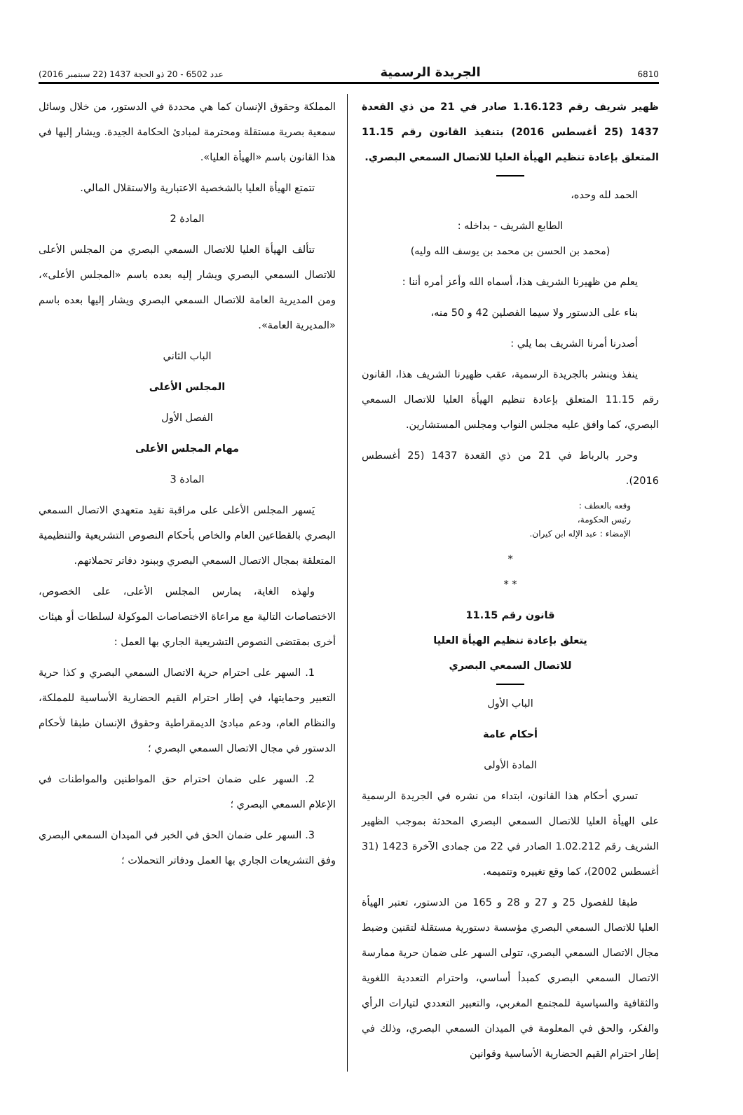6810 الجريدة الرسمية عدد 6502 - 20 ذو الحجة 1437 (22 سبتمبر 2016)
ظهير شريف رقم 1.16.123 صادر في 21 من ذي القعدة 1437 (25 أغسطس 2016) بتنفيذ القانون رقم 11.15 المتعلق بإعادة تنظيم الهيأة العليا للاتصال السمعي البصري.
الحمد لله وحده،
الطابع الشريف - بداخله :
(محمد بن الحسن بن محمد بن يوسف الله وليه)
يعلم من ظهيرنا الشريف هذا، أسماه الله وأعز أمره أننا :
بناء على الدستور ولا سيما الفصلين 42 و 50 منه،
أصدرنا أمرنا الشريف بما يلي :
ينفذ وينشر بالجريدة الرسمية، عقب ظهيرنا الشريف هذا، القانون رقم 11.15 المتعلق بإعادة تنظيم الهيأة العليا للاتصال السمعي البصري، كما وافق عليه مجلس النواب ومجلس المستشارين.
وحرر بالرباط في 21 من ذي القعدة 1437 (25 أغسطس 2016).
وقعه بالعطف :
رئيس الحكومة،
الإمضاء : عبد الإله ابن كيران.
*
* *
قانون رقم 11.15
يتعلق بإعادة تنظيم الهيأة العليا
للاتصال السمعي البصري
الباب الأول
أحكام عامة
المادة الأولى
تسري أحكام هذا القانون، ابتداء من نشره في الجريدة الرسمية على الهيأة العليا للاتصال السمعي البصري المحدثة بموجب الظهير الشريف رقم 1.02.212 الصادر في 22 من جمادى الآخرة 1423 (31 أغسطس 2002)، كما وقع تغييره وتتميمه.
طبقا للفصول 25 و 27 و 28 و 165 من الدستور، تعتبر الهيأة العليا للاتصال السمعي البصري مؤسسة دستورية مستقلة لتقنين وضبط مجال الاتصال السمعي البصري، تتولى السهر على ضمان حرية ممارسة الاتصال السمعي البصري كمبدأ أساسي، واحترام التعددية اللغوية والثقافية والسياسية للمجتمع المغربي، والتعبير التعددي لتيارات الرأي والفكر، والحق في المعلومة في الميدان السمعي البصري، وذلك في إطار احترام القيم الحضارية الأساسية وقوانين
المملكة وحقوق الإنسان كما هي محددة في الدستور، من خلال وسائل سمعية بصرية مستقلة ومحترمة لمبادئ الحكامة الجيدة. ويشار إليها في هذا القانون باسم «الهيأة العليا».
تتمتع الهيأة العليا بالشخصية الاعتبارية والاستقلال المالي.
المادة 2
تتألف الهيأة العليا للاتصال السمعي البصري من المجلس الأعلى للاتصال السمعي البصري ويشار إليه بعده باسم «المجلس الأعلى»، ومن المديرية العامة للاتصال السمعي البصري ويشار إليها بعده باسم «المديرية العامة».
الباب الثاني
المجلس الأعلى
الفصل الأول
مهام المجلس الأعلى
المادة 3
يَسهر المجلس الأعلى على مراقبة تقيد متعهدي الاتصال السمعي البصري بالقطاعين العام والخاص بأحكام النصوص التشريعية والتنظيمية المتعلقة بمجال الاتصال السمعي البصري وببنود دفاتر تحملاتهم.
ولهذه الغاية، يمارس المجلس الأعلى، على الخصوص، الاختصاصات التالية مع مراعاة الاختصاصات الموكولة لسلطات أو هيئات أخرى بمقتضى النصوص التشريعية الجاري بها العمل :
1. السهر على احترام حرية الاتصال السمعي البصري و كذا حرية التعبير وحمايتها، في إطار احترام القيم الحضارية الأساسية للمملكة، والنظام العام، ودعم مبادئ الديمقراطية وحقوق الإنسان طبقا لأحكام الدستور في مجال الاتصال السمعي البصري ؛
2. السهر على ضمان احترام حق المواطنين والمواطنات في الإعلام السمعي البصري ؛
3. السهر على ضمان الحق في الخبر في الميدان السمعي البصري وفق التشريعات الجاري بها العمل ودفاتر التحملات ؛